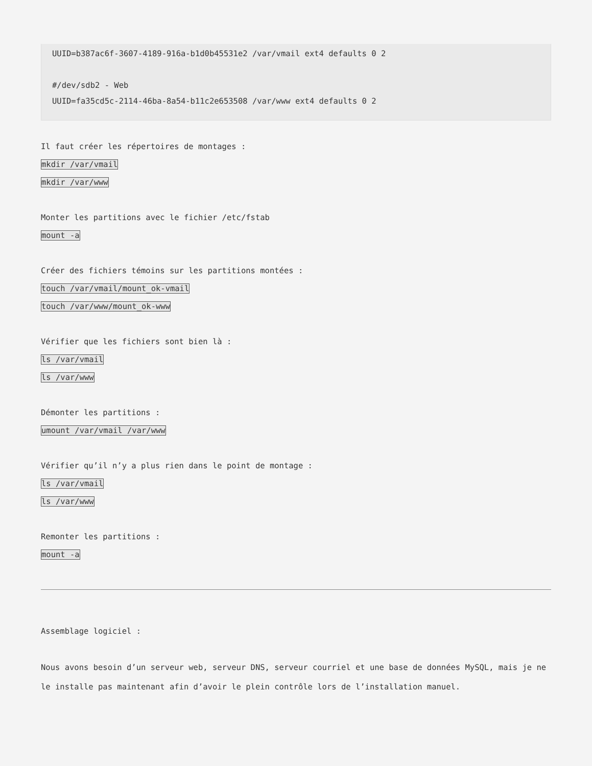UUID=b387ac6f-3607-4189-916a-b1d0b45531e2 /var/vmail ext4 defaults 0 2

#/dev/sdb2 - Web
UUID=fa35cd5c-2114-46ba-8a54-b11c2e653508 /var/www ext4 defaults 0 2
Il faut créer les répertoires de montages :
mkdir /var/vmail
mkdir /var/www
Monter les partitions avec le fichier /etc/fstab
mount -a
Créer des fichiers témoins sur les partitions montées :
touch /var/vmail/mount_ok-vmail
touch /var/www/mount_ok-www
Vérifier que les fichiers sont bien là :
ls /var/vmail
ls /var/www
Démonter les partitions :
umount /var/vmail /var/www
Vérifier qu’il n’y a plus rien dans le point de montage :
ls /var/vmail
ls /var/www
Remonter les partitions :
mount -a
Assemblage logiciel :
Nous avons besoin d’un serveur web, serveur DNS, serveur courriel et une base de données MySQL, mais je ne le installe pas maintenant afin d’avoir le plein contrôle lors de l’installation manuel.